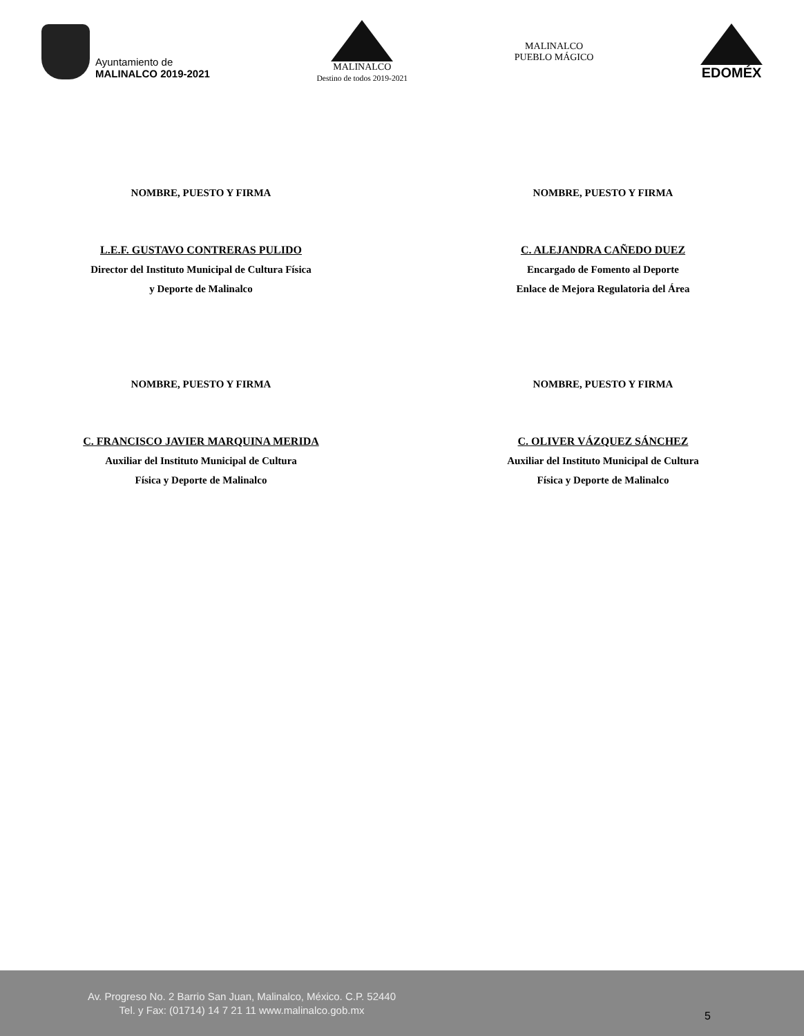Ayuntamiento de
MALINALCO 2019-2021
MALINALCO
Destino de todos 2019-2021
MALINALCO
PUEBLO MÁGICO
EDOMÉX
NOMBRE, PUESTO Y FIRMA
L.E.F. GUSTAVO CONTRERAS PULIDO
Director del Instituto Municipal de Cultura Física
y Deporte de Malinalco
NOMBRE, PUESTO Y FIRMA
C. ALEJANDRA CAÑEDO DUEZ
Encargado de Fomento al Deporte
Enlace de Mejora Regulatoria del Área
NOMBRE, PUESTO Y FIRMA
C. FRANCISCO JAVIER MARQUINA MERIDA
Auxiliar del Instituto Municipal de Cultura
Física y Deporte de Malinalco
NOMBRE, PUESTO Y FIRMA
C. OLIVER VÁZQUEZ SÁNCHEZ
Auxiliar del Instituto Municipal de Cultura
Física y Deporte de Malinalco
Av. Progreso No. 2 Barrio San Juan, Malinalco, México. C.P. 52440
Tel. y Fax: (01714) 14 7 21 11 www.malinalco.gob.mx
5